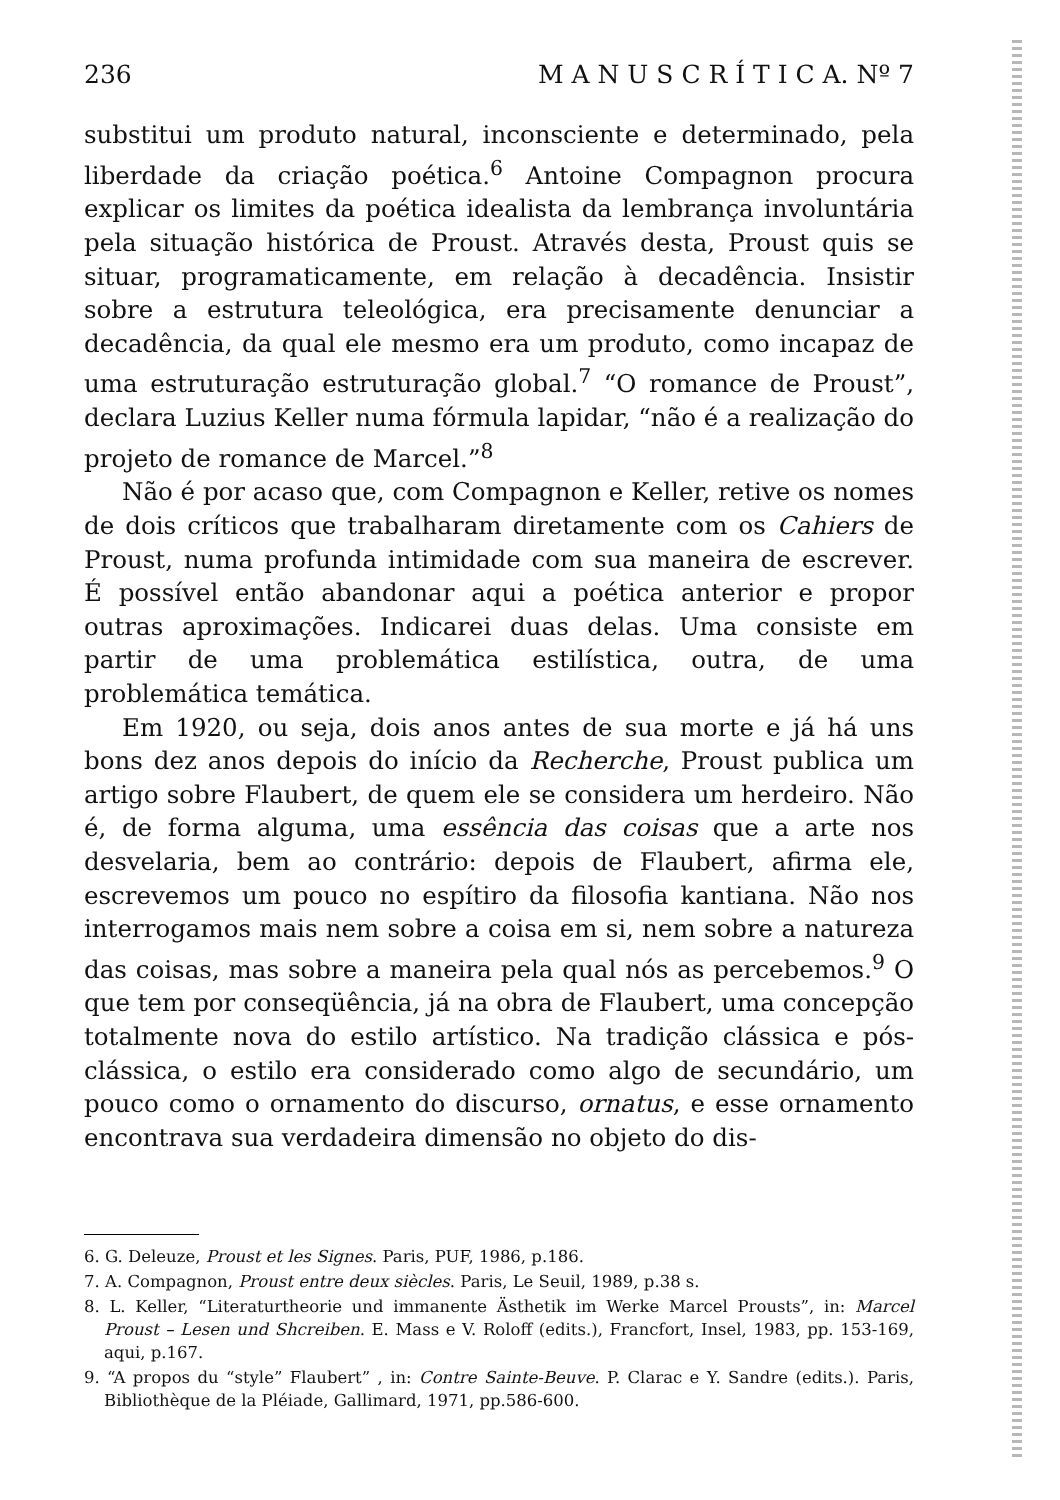236 M A N U S C R Í T I C A. Nº 7
substitui um produto natural, inconsciente e determinado, pela liberdade da criação poética.<sup>6</sup> Antoine Compagnon procura explicar os limites da poética idealista da lembrança involuntária pela situação histórica de Proust. Através desta, Proust quis se situar, programaticamente, em relação à decadência. Insistir sobre a estrutura teleológica, era precisamente denunciar a decadência, da qual ele mesmo era um produto, como incapaz de uma estruturação estruturação global.<sup>7</sup> “O romance de Proust”, declara Luzius Keller numa fórmula lapidar, “não é a realização do projeto de romance de Marcel.”<sup>8</sup>
Não é por acaso que, com Compagnon e Keller, retive os nomes de dois críticos que trabalharam diretamente com os Cahiers de Proust, numa profunda intimidade com sua maneira de escrever. É possível então abandonar aqui a poética anterior e propor outras aproximações. Indicarei duas delas. Uma consiste em partir de uma problemática estilística, outra, de uma problemática temática.
Em 1920, ou seja, dois anos antes de sua morte e já há uns bons dez anos depois do início da Recherche, Proust publica um artigo sobre Flaubert, de quem ele se considera um herdeiro. Não é, de forma alguma, uma essência das coisas que a arte nos desvelaria, bem ao contrário: depois de Flaubert, afirma ele, escrevemos um pouco no espítiro da filosofia kantiana. Não nos interrogamos mais nem sobre a coisa em si, nem sobre a natureza das coisas, mas sobre a maneira pela qual nós as percebemos.<sup>9</sup> O que tem por conseqüência, já na obra de Flaubert, uma concepção totalmente nova do estilo artístico. Na tradição clássica e pós-clássica, o estilo era considerado como algo de secundário, um pouco como o ornamento do discurso, ornatus, e esse ornamento encontrava sua verdadeira dimensão no objeto do dis-
6. G. Deleuze, Proust et les Signes. Paris, PUF, 1986, p.186.
7. A. Compagnon, Proust entre deux siècles. Paris, Le Seuil, 1989, p.38 s.
8. L. Keller, “Literaturtheorie und immanente Ästhetik im Werke Marcel Prousts”, in: Marcel Proust – Lesen und Shcreiben. E. Mass e V. Roloff (edits.), Francfort, Insel, 1983, pp. 153-169, aqui, p.167.
9. “A propos du “style” Flaubert” , in: Contre Sainte-Beuve. P. Clarac e Y. Sandre (edits.). Paris, Bibliothèque de la Pléiade, Gallimard, 1971, pp.586-600.